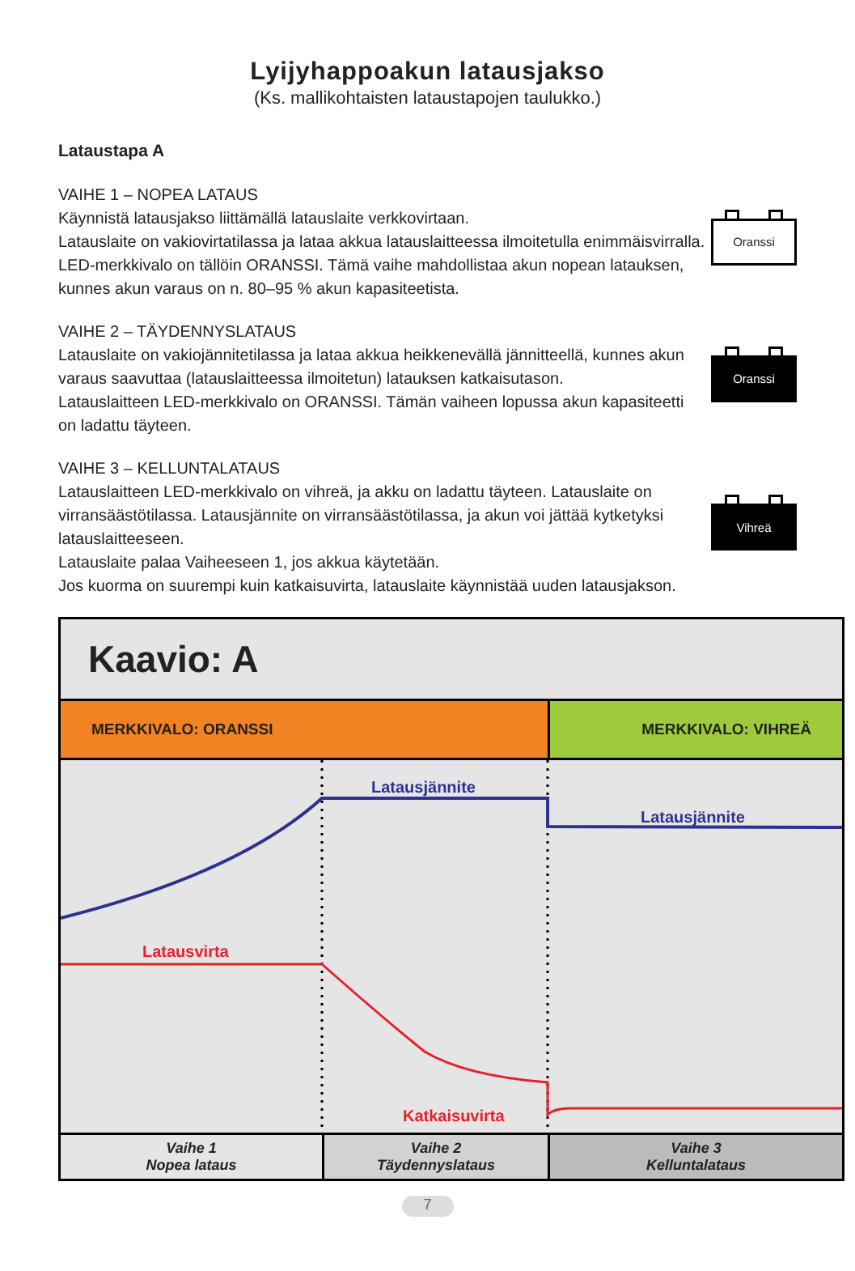Lyijyhappoakun latausjakso
(Ks. mallikohtaisten lataustapojen taulukko.)
Lataustapa A
VAIHE 1 – NOPEA LATAUS
Käynnistä latausjakso liittämällä latauslaite verkkovirtaan.
Latauslaite on vakiovirtatilassa ja lataa akkua latauslaitteessa ilmoitetulla enimmäisvirralla. LED-merkkivalo on tällöin ORANSSI. Tämä vaihe mahdollistaa akun nopean latauksen, kunnes akun varaus on n. 80–95 % akun kapasiteetista.
Oranssi
VAIHE 2 – TÄYDENNYSLATAUS
Latauslaite on vakiojännitetilassa ja lataa akkua heikkenevällä jännitteellä, kunnes akun varaus saavuttaa (latauslaitteessa ilmoitetun) latauksen katkaisutason.
Latauslaitteen LED-merkkivalo on ORANSSI. Tämän vaiheen lopussa akun kapasiteetti on ladattu täyteen.
Oranssi
VAIHE 3 – KELLUNTALATAUS
Latauslaitteen LED-merkkivalo on vihreä, ja akku on ladattu täyteen. Latauslaite on virransäästötilassa. Latausjännite on virransäästötilassa, ja akun voi jättää kytketyksi latauslaitteeseen.
Latauslaite palaa Vaiheeseen 1, jos akkua käytetään.
Jos kuorma on suurempi kuin katkaisuvirta, latauslaite käynnistää uuden latausjakson.
Vihreä
Kaavio: A
MERKKIVALO: ORANSSI MERKKIVALO: VIHREÄ
Latausjännite
Latausjännite
Latausvirta
Katkaisuvirta
Vaihe 1
Nopea lataus
Vaihe 2
Täydennyslataus
Vaihe 3
Kelluntalataus
7